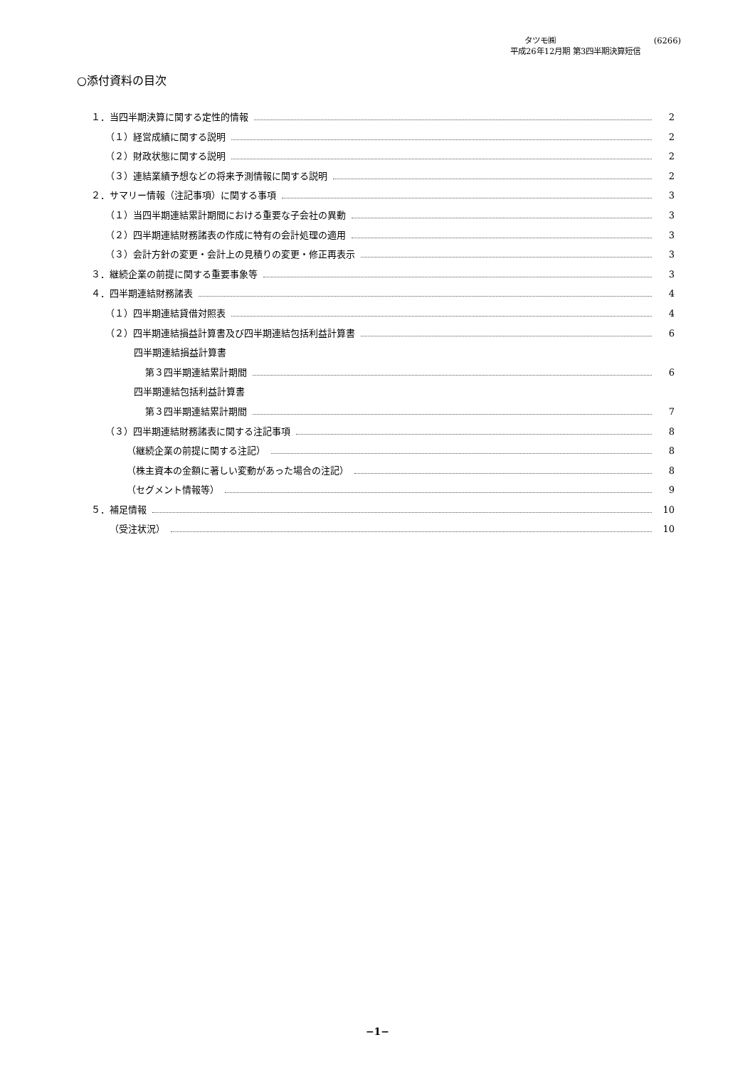タツモ㈱ (6266)
平成26年12月期 第3四半期決算短信
○添付資料の目次
１．当四半期決算に関する定性的情報 2
（１）経営成績に関する説明 2
（２）財政状態に関する説明 2
（３）連結業績予想などの将来予測情報に関する説明 2
２．サマリー情報（注記事項）に関する事項 3
（１）当四半期連結累計期間における重要な子会社の異動 3
（２）四半期連結財務諸表の作成に特有の会計処理の適用 3
（３）会計方針の変更・会計上の見積りの変更・修正再表示 3
３．継続企業の前提に関する重要事象等 3
４．四半期連結財務諸表 4
（１）四半期連結貸借対照表 4
（２）四半期連結損益計算書及び四半期連結包括利益計算書 6
四半期連結損益計算書
第３四半期連結累計期間 6
四半期連結包括利益計算書
第３四半期連結累計期間 7
（３）四半期連結財務諸表に関する注記事項 8
（継続企業の前提に関する注記） 8
（株主資本の金額に著しい変動があった場合の注記） 8
（セグメント情報等） 9
５．補足情報 10
（受注状況） 10
−1−